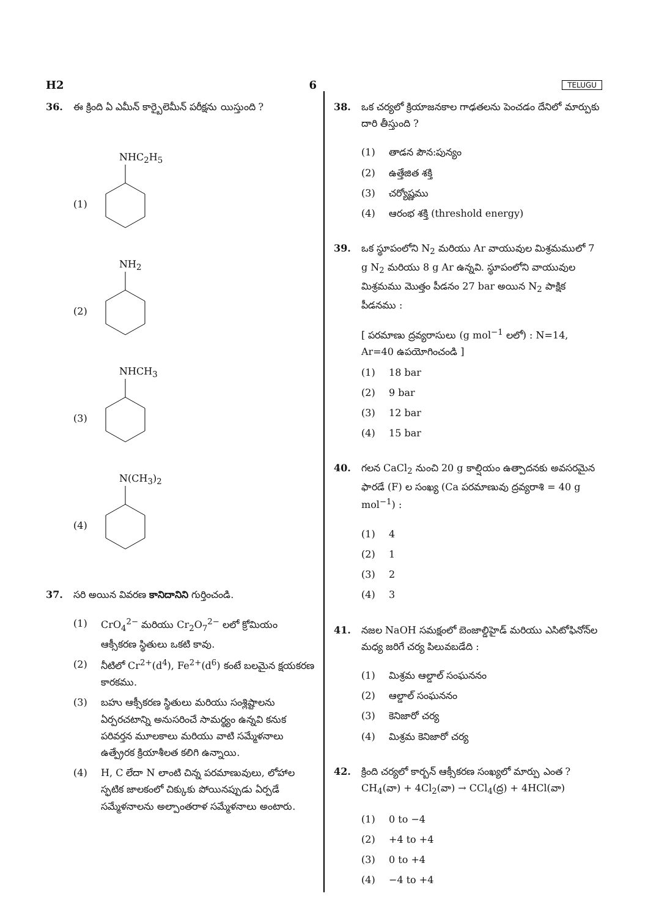H2 6 TELUGU
36. ఈ క్రింది ఏ ఎమీన్ కార్బైలెమీన్ పరీక్షను యిస్తుంది ?
(1)
NHC<sub>2</sub>H<sub>5</sub>
(2)
NH<sub>2</sub>
(3)
NHCH<sub>3</sub>
(4)
N(CH<sub>3</sub>)<sub>2</sub>
37. సరి అయిన వివరణ కానిదానిని గుర్తించండి.
(1) CrO<sub>4</sub><sup>2−</sup> మరియు Cr<sub>2</sub>O<sub>7</sub><sup>2−</sup> లలో క్రోమియం ఆక్సీకరణ స్థితులు ఒకటి కావు.
(2) నీటిలో Cr<sup>2+</sup>(d<sup>4</sup>), Fe<sup>2+</sup>(d<sup>6</sup>) కంటే బలమైన క్షయకరణ కారకము.
(3) బహు ఆక్సీకరణ స్థితులు మరియు సంశ్లిష్టాలను ఏర్పరచటాన్ని అనుసరించే సామర్థ్యం ఉన్నవి కనుక పరివర్తన మూలకాలు మరియు వాటి సమ్మేళనాలు ఉత్ప్రేరక క్రియాశీలత కలిగి ఉన్నాయి.
(4) H, C లేదా N లాంటి చిన్న పరమాణువులు, లోహాల స్ఫటిక జాలకంలో చిక్కుకు పోయినప్పుడు ఏర్పడే సమ్మేళనాలను అల్పాంతరాళ సమ్మేళనాలు అంటారు.
38. ఒక చర్యలో క్రియాజనకాల గాఢతలను పెంచడం దేనిలో మార్పుకు దారి తీస్తుంది ?
(1) తాడన పౌన:పున్యం
(2) ఉత్తేజిత శక్తి
(3) చర్యోష్ణము
(4) ఆరంభ శక్తి (threshold energy)
39. ఒక స్థూపంలోని N<sub>2</sub> మరియు Ar వాయువుల మిశ్రమములో 7 g N<sub>2</sub> మరియు 8 g Ar ఉన్నవి. స్థూపంలోని వాయువుల మిశ్రమము మొత్తం పీడనం 27 bar అయిన N<sub>2</sub> పాక్షిక పీడనము :
[ పరమాణు ద్రవ్యరాసులు (g mol<sup>−1</sup> లలో) : N=14, Ar=40 ఉపయోగించండి ]
(1) 18 bar
(2) 9 bar
(3) 12 bar
(4) 15 bar
40. గలన CaCl<sub>2</sub> నుంచి 20 g కాల్షియం ఉత్పాదనకు అవసరమైన ఫారడే (F) ల సంఖ్య (Ca పరమాణువు ద్రవ్యరాశి = 40 g mol<sup>−1</sup>) :
(1) 4
(2) 1
(3) 2
(4) 3
41. నజల NaOH సమక్షంలో బెంజాల్డిహైడ్ మరియు ఎసిటోఫినోన్‌ల మధ్య జరిగే చర్య పిలువబడేది :
(1) మిశ్రమ ఆల్డాల్ సంఘననం
(2) ఆల్డాల్ సంఘననం
(3) కెనిజారో చర్య
(4) మిశ్రమ కెనిజారో చర్య
42. క్రింది చర్యలో కార్బన్ ఆక్సీకరణ సంఖ్యలో మార్పు ఎంత ?
CH<sub>4</sub>(వా) + 4Cl<sub>2</sub>(వా) → CCl<sub>4</sub>(ద్ర) + 4HCl(వా)
(1) 0 to −4
(2) +4 to +4
(3) 0 to +4
(4) −4 to +4